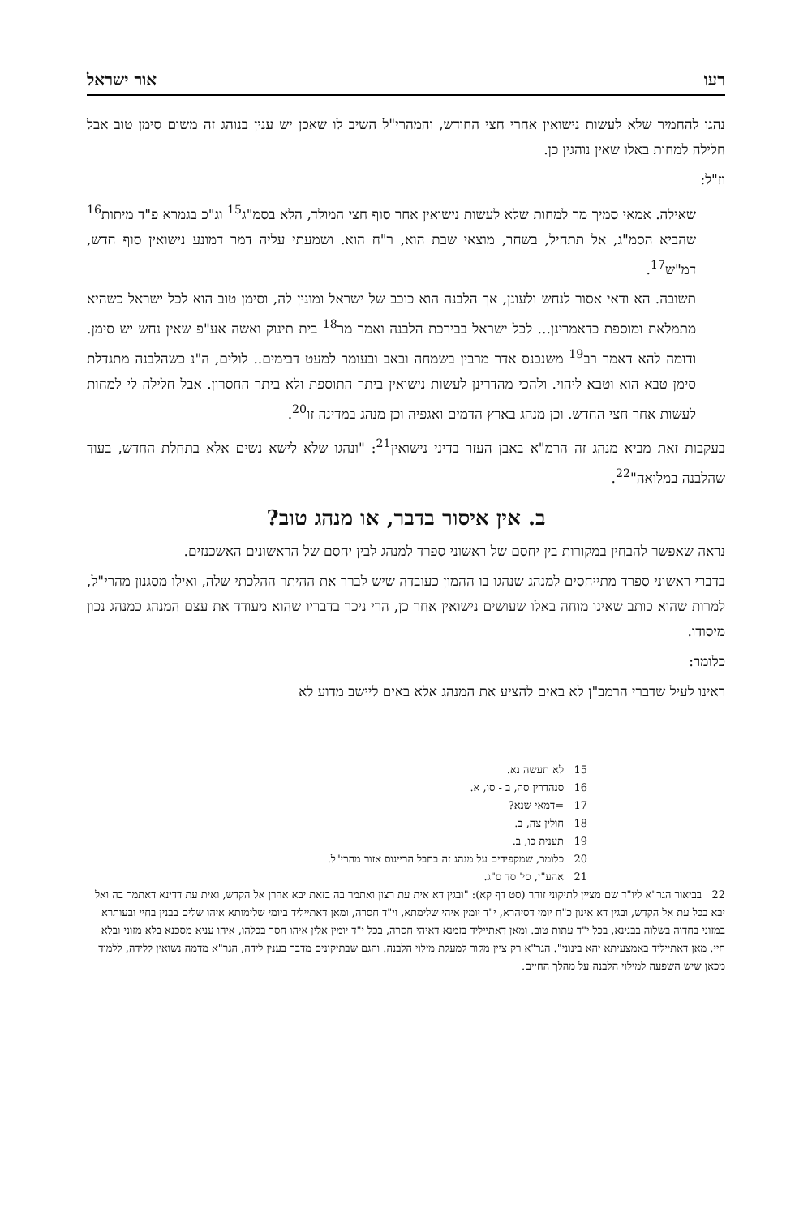רעו אור ישראל
נהגו להחמיר שלא לעשות נישואין אחרי חצי החודש, והמהרי"ל השיב לו שאכן יש ענין בנוהג זה משום סימן טוב אבל חלילה למחות באלו שאין נוהגין כן.
וז"ל:
שאילה. אמאי סמיך מר למחות שלא לעשות נישואין אחר סוף חצי המולד, הלא בסמ"ג<sup>15</sup> וג"כ בגמרא פ"ד מיתות<sup>16</sup> שהביא הסמ"ג, אל תתחיל, בשחר, מוצאי שבת הוא, ר"ח הוא. ושמעתי עליה דמר דמונע נישואין סוף חדש, דמ"ש<sup>17</sup>.
תשובה. הא ודאי אסור לנחש ולעונן, אך הלבנה הוא כוכב של ישראל ומונין לה, וסימן טוב הוא לכל ישראל כשהיא מתמלאת ומוספת כדאמרינן... לכל ישראל בבירכת הלבנה ואמר מר<sup>18</sup> בית תינוק ואשה אע"פ שאין נחש יש סימן. ודומה להא דאמר רב<sup>19</sup> משנכנס אדר מרבין בשמחה ובאב ובעומר למעט דבימים.. לולים, ה"נ כשהלבנה מתגדלת סימן טבא הוא וטבא ליהוי. ולהכי מהדרינן לעשות נישואין ביתר התוספת ולא ביתר החסרון. אבל חלילה לי למחות לעשות אחר חצי החדש. וכן מנהג בארץ הדמים ואגפיה וכן מנהג במדינה זו<sup>20</sup>.
בעקבות זאת מביא מנהג זה הרמ"א באבן העזר בדיני נישואין<sup>21</sup>: "ונהגו שלא לישא נשים אלא בתחלת החדש, בעוד שהלבנה במלואה"<sup>22</sup>.
ב. אין איסור בדבר, או מנהג טוב?
נראה שאפשר להבחין במקורות בין יחסם של ראשוני ספרד למנהג לבין יחסם של הראשונים האשכנזים.
בדברי ראשוני ספרד מתייחסים למנהג שנהגו בו ההמון כעובדה שיש לברר את ההיתר ההלכתי שלה, ואילו מסגנון מהרי"ל, למרות שהוא כותב שאינו מוחה באלו שעושים נישואין אחר כן, הרי ניכר בדבריו שהוא מעודד את עצם המנהג כמנהג נכון מיסודו.
כלומר:
ראינו לעיל שדברי הרמב"ן לא באים להציע את המנהג אלא באים ליישב מדוע לא
15 לא תעשה נא.
16 סנהדרין סה, ב - סו, א.
17 =דמאי שנא?
18 חולין צה, ב.
19 תענית כו, ב.
20 כלומר, שמקפידים על מנהג זה בחבל הריינוס אזור מהרי"ל.
21 אהע"ז, סי' סד ס"ג.
22 בביאור הגר"א ליו"ד שם מציין לתיקוני זוהר (סט דף קא): "ובגין דא אית עת רצון ואתמר בה בזאת יבא אהרן אל הקדש, ואית עת דדינא דאתמר בה ואל יבא בכל עת אל הקדש, ובגין דא אינון כ"ח יומי דסיהרא, י"ד יומין איהי שלימתא, וי"ד חסרה, ומאן דאתייליד ביומי שלימותא איהו שלים בבנין בחיי ובעותרא במזוני בחדוה בשלוה בבנינא, בכל י"ד עתות טוב. ומאן דאתייליד בזמנא דאיהי חסרה, בכל י"ד יומין אלין איהו חסר בכלהו, איהו עניא מסכנא בלא מזוני ובלא חיי. מאן דאתייליד באמצעיתא יהא בינוני". הגר"א רק ציין מקור למעלת מילוי הלבנה. והגם שבתיקונים מדבר בענין לידה, הגר"א מדמה נשואין ללידה, ללמוד מכאן שיש השפעה למילוי הלבנה על מהלך החיים.